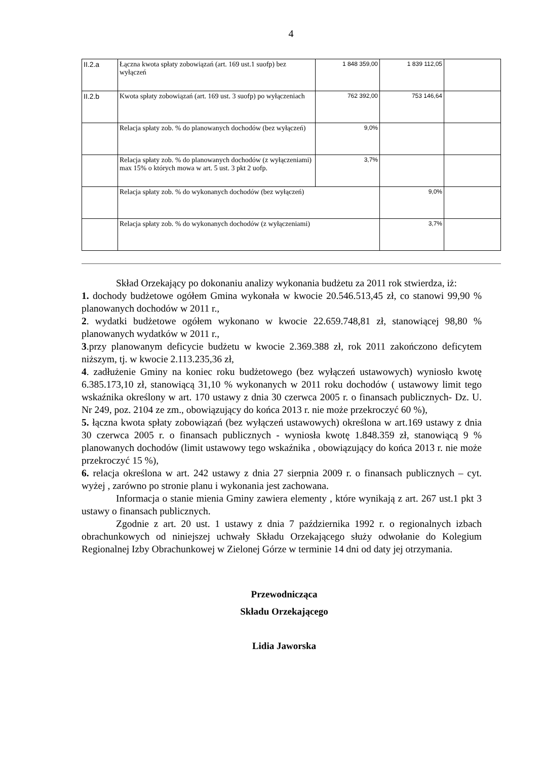4
| II.2.a | Łączna kwota spłaty zobowiązań (art. 169 ust.1 suofp) bez wyłączeń | 1 848 359,00 | 1 839 112,05 | |
| II.2.b | Kwota spłaty zobowiązań (art. 169 ust. 3 suofp) po wyłączeniach | 762 392,00 | 753 146,64 | |
| | Relacja spłaty zob. % do planowanych dochodów (bez wyłączeń) | 9,0% | | |
| | Relacja spłaty zob. % do planowanych dochodów (z wyłączeniami) max 15% o których mowa w art. 5 ust. 3 pkt 2 uofp. | 3,7% | | |
| | Relacja spłaty zob. % do wykonanych dochodów (bez wyłączeń) | | 9,0% | |
| | Relacja spłaty zob. % do wykonanych dochodów (z wyłączeniami) | | 3,7% | |
Skład Orzekający po dokonaniu analizy wykonania budżetu za 2011 rok stwierdza, iż:
1. dochody budżetowe ogółem Gmina wykonała w kwocie 20.546.513,45 zł, co stanowi 99,90 % planowanych dochodów w 2011 r.,
2. wydatki budżetowe ogółem wykonano w kwocie 22.659.748,81 zł, stanowiącej 98,80 % planowanych wydatków w 2011 r.,
3.przy planowanym deficycie budżetu w kwocie 2.369.388 zł, rok 2011 zakończono deficytem niższym, tj. w kwocie 2.113.235,36 zł,
4. zadłużenie Gminy na koniec roku budżetowego (bez wyłączeń ustawowych) wyniosło kwotę 6.385.173,10 zł, stanowiącą 31,10 % wykonanych w 2011 roku dochodów ( ustawowy limit tego wskaźnika określony w art. 170 ustawy z dnia 30 czerwca 2005 r. o finansach publicznych- Dz. U. Nr 249, poz. 2104 ze zm., obowiązujący do końca 2013 r. nie może przekroczyć 60 %),
5. łączna kwota spłaty zobowiązań (bez wyłączeń ustawowych) określona w art.169 ustawy z dnia 30 czerwca 2005 r. o finansach publicznych - wyniosła kwotę 1.848.359 zł, stanowiącą 9 % planowanych dochodów (limit ustawowy tego wskaźnika , obowiązujący do końca 2013 r. nie może przekroczyć 15 %),
6. relacja określona w art. 242 ustawy z dnia 27 sierpnia 2009 r. o finansach publicznych – cyt. wyżej , zarówno po stronie planu i wykonania jest zachowana.
Informacja o stanie mienia Gminy zawiera elementy , które wynikają z art. 267 ust.1 pkt 3 ustawy o finansach publicznych.
Zgodnie z art. 20 ust. 1 ustawy z dnia 7 października 1992 r. o regionalnych izbach obrachunkowych od niniejszej uchwały Składu Orzekającego służy odwołanie do Kolegium Regionalnej Izby Obrachunkowej w Zielonej Górze w terminie 14 dni od daty jej otrzymania.
Przewodnicząca
Składu Orzekającego
Lidia Jaworska